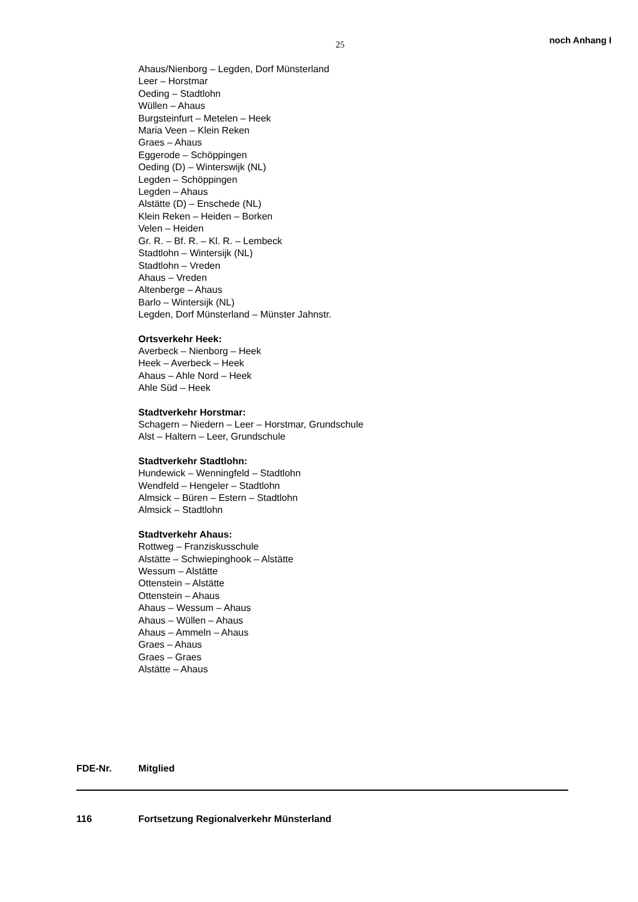25 noch Anhang I
Ahaus/Nienborg – Legden, Dorf Münsterland
Leer – Horstmar
Oeding – Stadtlohn
Wüllen – Ahaus
Burgsteinfurt – Metelen – Heek
Maria Veen – Klein Reken
Graes – Ahaus
Eggerode – Schöppingen
Oeding (D) – Winterswijk (NL)
Legden – Schöppingen
Legden – Ahaus
Alstätte (D) – Enschede (NL)
Klein Reken – Heiden – Borken
Velen – Heiden
Gr. R. – Bf. R. – Kl. R. – Lembeck
Stadtlohn – Wintersijk (NL)
Stadtlohn – Vreden
Ahaus – Vreden
Altenberge – Ahaus
Barlo – Wintersijk (NL)
Legden, Dorf Münsterland – Münster Jahnstr.
Ortsverkehr Heek:
Averbeck – Nienborg – Heek
Heek – Averbeck – Heek
Ahaus – Ahle Nord – Heek
Ahle Süd – Heek
Stadtverkehr Horstmar:
Schagern – Niedern – Leer – Horstmar, Grundschule
Alst – Haltern – Leer, Grundschule
Stadtverkehr Stadtlohn:
Hundewick – Wenningfeld – Stadtlohn
Wendfeld – Hengeler – Stadtlohn
Almsick – Büren – Estern – Stadtlohn
Almsick – Stadtlohn
Stadtverkehr Ahaus:
Rottweg – Franziskusschule
Alstätte – Schwiepinghook – Alstätte
Wessum – Alstätte
Ottenstein – Alstätte
Ottenstein – Ahaus
Ahaus – Wessum – Ahaus
Ahaus – Wüllen – Ahaus
Ahaus – Ammeln – Ahaus
Graes – Ahaus
Graes – Graes
Alstätte – Ahaus
FDE-Nr. Mitglied
116 Fortsetzung Regionalverkehr Münsterland